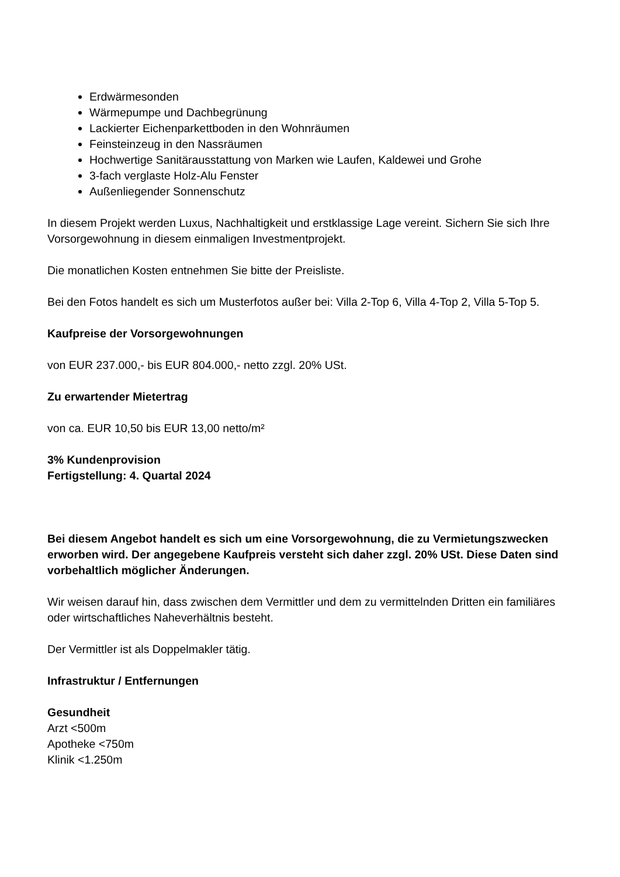Erdwärmesonden
Wärmepumpe und Dachbegrünung
Lackierter Eichenparkettboden in den Wohnräumen
Feinsteinzeug in den Nassräumen
Hochwertige Sanitärausstattung von Marken wie Laufen, Kaldewei und Grohe
3-fach verglaste Holz-Alu Fenster
Außenliegender Sonnenschutz
In diesem Projekt werden Luxus, Nachhaltigkeit und erstklassige Lage vereint. Sichern Sie sich Ihre Vorsorgewohnung in diesem einmaligen Investmentprojekt.
Die monatlichen Kosten entnehmen Sie bitte der Preisliste.
Bei den Fotos handelt es sich um Musterfotos außer bei: Villa 2-Top 6, Villa 4-Top 2, Villa 5-Top 5.
Kaufpreise der Vorsorgewohnungen
von EUR 237.000,- bis EUR 804.000,- netto zzgl. 20% USt.
Zu erwartender Mietertrag
von ca. EUR 10,50 bis EUR 13,00 netto/m²
3% Kundenprovision
Fertigstellung: 4. Quartal 2024
Bei diesem Angebot handelt es sich um eine Vorsorgewohnung, die zu Vermietungszwecken erworben wird. Der angegebene Kaufpreis versteht sich daher zzgl. 20% USt. Diese Daten sind vorbehaltlich möglicher Änderungen.
Wir weisen darauf hin, dass zwischen dem Vermittler und dem zu vermittelnden Dritten ein familiäres oder wirtschaftliches Naheverhältnis besteht.
Der Vermittler ist als Doppelmakler tätig.
Infrastruktur / Entfernungen
Gesundheit
Arzt <500m
Apotheke <750m
Klinik <1.250m